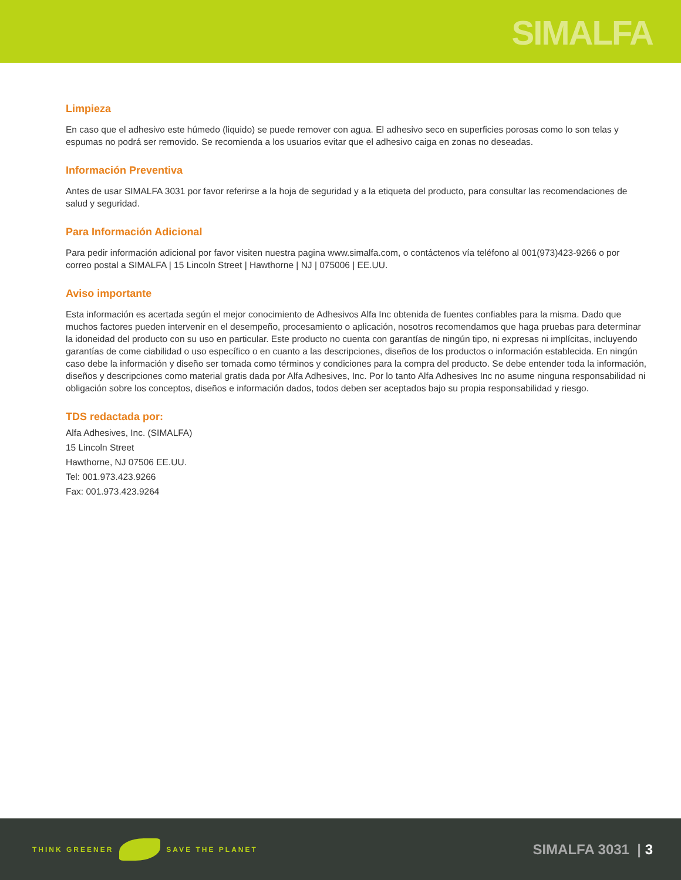SIMALFA
Limpieza
En caso que el adhesivo este húmedo (liquido) se puede remover con agua. El adhesivo seco en superficies porosas como lo son telas y espumas no podrá ser removido. Se recomienda a los usuarios evitar que el adhesivo caiga en zonas no deseadas.
Información Preventiva
Antes de usar SIMALFA 3031 por favor referirse a la hoja de seguridad y a la etiqueta del producto, para consultar las recomendaciones de salud y seguridad.
Para Información Adicional
Para pedir información adicional por favor visiten nuestra pagina www.simalfa.com, o contáctenos vía teléfono al 001(973)423-9266 o por correo postal a SIMALFA | 15 Lincoln Street | Hawthorne | NJ | 075006 | EE.UU.
Aviso importante
Esta información es acertada según el mejor conocimiento de Adhesivos Alfa Inc obtenida de fuentes confiables para la misma. Dado que muchos factores pueden intervenir en el desempeño, procesamiento o aplicación, nosotros recomendamos que haga pruebas para determinar la idoneidad del producto con su uso en particular. Este producto no cuenta con garantías de ningún tipo, ni expresas ni implícitas, incluyendo garantías de come ciabilidad o uso específico o en cuanto a las descripciones, diseños de los productos o información establecida. En ningún caso debe la información y diseño ser tomada como términos y condiciones para la compra del producto. Se debe entender toda la información, diseños y descripciones como material gratis dada por Alfa Adhesives, Inc. Por lo tanto Alfa Adhesives Inc no asume ninguna responsabilidad ni obligación sobre los conceptos, diseños e información dados, todos deben ser aceptados bajo su propia responsabilidad y riesgo.
TDS redactada por:
Alfa Adhesives, Inc. (SIMALFA)
15 Lincoln Street
Hawthorne, NJ 07506 EE.UU.
Tel: 001.973.423.9266
Fax: 001.973.423.9264
THINK GREENER SAVE THE PLANET
SIMALFA 3031 | 3